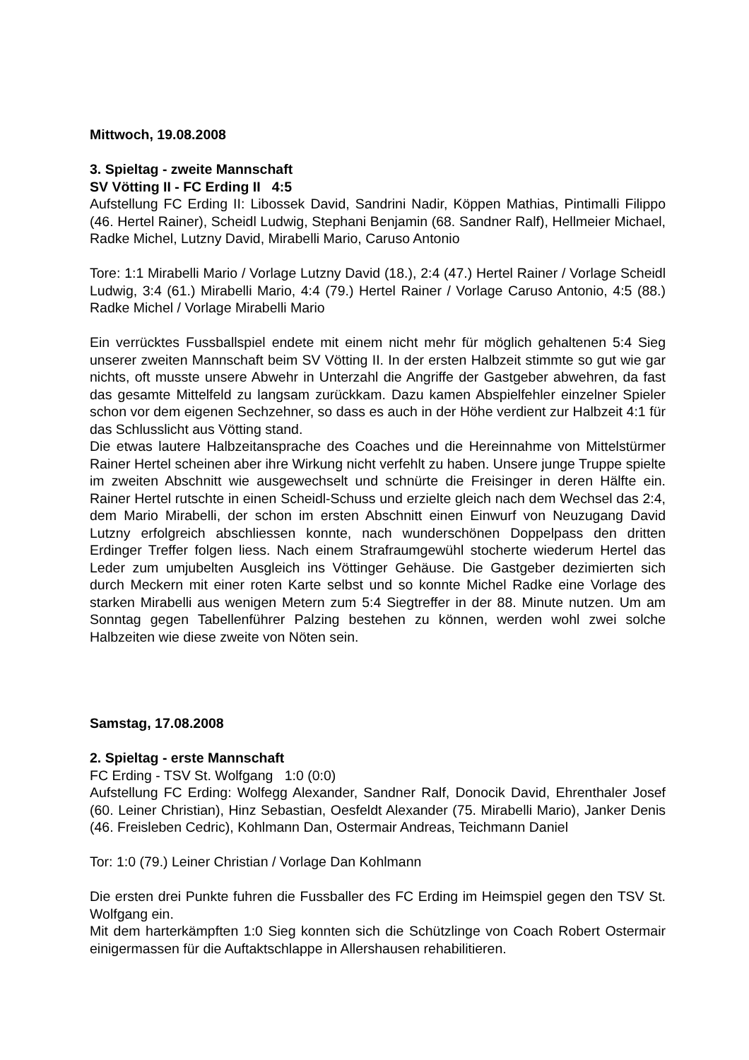Mittwoch, 19.08.2008
3. Spieltag - zweite Mannschaft
SV Vötting II - FC Erding II 4:5
Aufstellung FC Erding II: Libossek David, Sandrini Nadir, Köppen Mathias, Pintimalli Filippo (46. Hertel Rainer), Scheidl Ludwig, Stephani Benjamin (68. Sandner Ralf), Hellmeier Michael, Radke Michel, Lutzny David, Mirabelli Mario, Caruso Antonio
Tore: 1:1 Mirabelli Mario / Vorlage Lutzny David (18.), 2:4 (47.) Hertel Rainer / Vorlage Scheidl Ludwig, 3:4 (61.) Mirabelli Mario, 4:4 (79.) Hertel Rainer / Vorlage Caruso Antonio, 4:5 (88.) Radke Michel / Vorlage Mirabelli Mario
Ein verrücktes Fussballspiel endete mit einem nicht mehr für möglich gehaltenen 5:4 Sieg unserer zweiten Mannschaft beim SV Vötting II. In der ersten Halbzeit stimmte so gut wie gar nichts, oft musste unsere Abwehr in Unterzahl die Angriffe der Gastgeber abwehren, da fast das gesamte Mittelfeld zu langsam zurückkam. Dazu kamen Abspielfehler einzelner Spieler schon vor dem eigenen Sechzehner, so dass es auch in der Höhe verdient zur Halbzeit 4:1 für das Schlusslicht aus Vötting stand.
Die etwas lautere Halbzeitansprache des Coaches und die Hereinnahme von Mittelstürmer Rainer Hertel scheinen aber ihre Wirkung nicht verfehlt zu haben. Unsere junge Truppe spielte im zweiten Abschnitt wie ausgewechselt und schnürte die Freisinger in deren Hälfte ein. Rainer Hertel rutschte in einen Scheidl-Schuss und erzielte gleich nach dem Wechsel das 2:4, dem Mario Mirabelli, der schon im ersten Abschnitt einen Einwurf von Neuzugang David Lutzny erfolgreich abschliessen konnte, nach wunderschönen Doppelpass den dritten Erdinger Treffer folgen liess. Nach einem Strafraumgewühl stocherte wiederum Hertel das Leder zum umjubelten Ausgleich ins Vöttinger Gehäuse. Die Gastgeber dezimierten sich durch Meckern mit einer roten Karte selbst und so konnte Michel Radke eine Vorlage des starken Mirabelli aus wenigen Metern zum 5:4 Siegtreffer in der 88. Minute nutzen. Um am Sonntag gegen Tabellenführer Palzing bestehen zu können, werden wohl zwei solche Halbzeiten wie diese zweite von Nöten sein.
Samstag, 17.08.2008
2. Spieltag - erste Mannschaft
FC Erding - TSV St. Wolfgang 1:0 (0:0)
Aufstellung FC Erding: Wolfegg Alexander, Sandner Ralf, Donocik David, Ehrenthaler Josef (60. Leiner Christian), Hinz Sebastian, Oesfeldt Alexander (75. Mirabelli Mario), Janker Denis (46. Freisleben Cedric), Kohlmann Dan, Ostermair Andreas, Teichmann Daniel
Tor: 1:0 (79.) Leiner Christian / Vorlage Dan Kohlmann
Die ersten drei Punkte fuhren die Fussballer des FC Erding im Heimspiel gegen den TSV St. Wolfgang ein.
Mit dem harterkämpften 1:0 Sieg konnten sich die Schützlinge von Coach Robert Ostermair einigermassen für die Auftaktschlappe in Allershausen rehabilitieren.